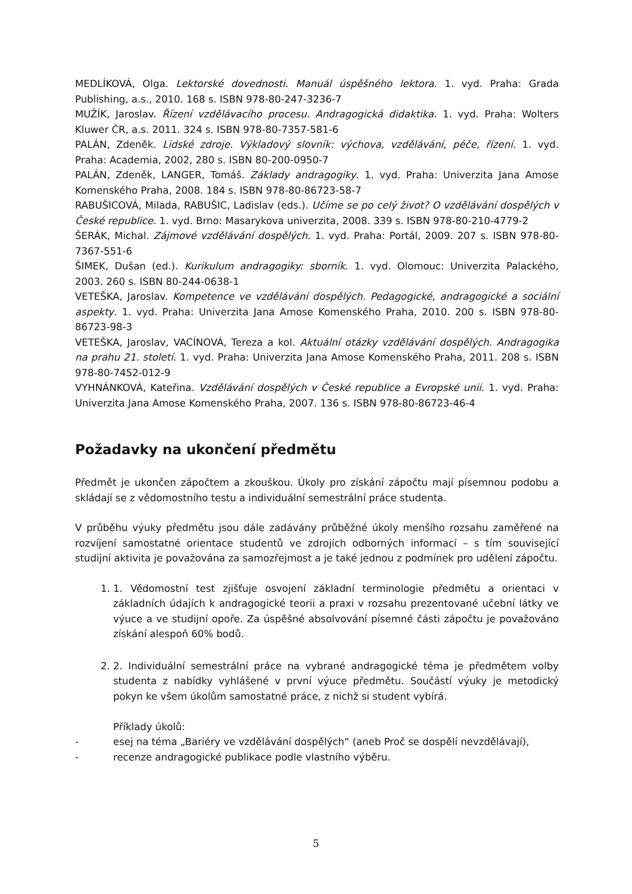MEDLÍKOVÁ, Olga. Lektorské dovednosti. Manuál úspěšného lektora. 1. vyd. Praha: Grada Publishing, a.s., 2010. 168 s. ISBN 978-80-247-3236-7
MUŽÍK, Jaroslav. Řízení vzdělávacího procesu. Andragogická didaktika. 1. vyd. Praha: Wolters Kluwer ČR, a.s. 2011. 324 s. ISBN 978-80-7357-581-6
PALÁN, Zdeněk. Lidské zdroje. Výkladový slovník: výchova, vzdělávání, péče, řízení. 1. vyd. Praha: Academia, 2002, 280 s. ISBN 80-200-0950-7
PALÁN, Zdeněk, LANGER, Tomáš. Základy andragogiky. 1. vyd. Praha: Univerzita Jana Amose Komenského Praha, 2008. 184 s. ISBN 978-80-86723-58-7
RABUŠICOVÁ, Milada, RABUŠIC, Ladislav (eds.). Učíme se po celý život? O vzdělávání dospělých v České republice. 1. vyd. Brno: Masarykova univerzita, 2008. 339 s. ISBN 978-80-210-4779-2
ŠERÁK, Michal. Zájmové vzdělávání dospělých. 1. vyd. Praha: Portál, 2009. 207 s. ISBN 978-80-7367-551-6
ŠIMEK, Dušan (ed.). Kurikulum andragogiky: sborník. 1. vyd. Olomouc: Univerzita Palackého, 2003. 260 s. ISBN 80-244-0638-1
VETEŠKA, Jaroslav. Kompetence ve vzdělávání dospělých. Pedagogické, andragogické a sociální aspekty. 1. vyd. Praha: Univerzita Jana Amose Komenského Praha, 2010. 200 s. ISBN 978-80-86723-98-3
VETEŠKA, Jaroslav, VACÍNOVÁ, Tereza a kol. Aktuální otázky vzdělávání dospělých. Andragogika na prahu 21. století. 1. vyd. Praha: Univerzita Jana Amose Komenského Praha, 2011. 208 s. ISBN 978-80-7452-012-9
VYHNÁNKOVÁ, Kateřina. Vzdělávání dospělých v České republice a Evropské unii. 1. vyd. Praha: Univerzita Jana Amose Komenského Praha, 2007. 136 s. ISBN 978-80-86723-46-4
Požadavky na ukončení předmětu
Předmět je ukončen zápočtem a zkouškou. Úkoly pro získání zápočtu mají písemnou podobu a skládají se z vědomostního testu a individuální semestrální práce studenta.
V průběhu výuky předmětu jsou dále zadávány průběžné úkoly menšího rozsahu zaměřené na rozvíjení samostatné orientace studentů ve zdrojích odborných informací – s tím související studijní aktivita je považována za samozřejmost a je také jednou z podmínek pro udělení zápočtu.
1. 1. Vědomostní test zjišťuje osvojení základní terminologie předmětu a orientaci v základních údajích k andragogické teorii a praxi v rozsahu prezentované učební látky ve výuce a ve studijní opoře. Za úspěšné absolvování písemné části zápočtu je považováno získání alespoň 60% bodů.
2. 2. Individuální semestrální práce na vybrané andragogické téma je předmětem volby studenta z nabídky vyhlášené v první výuce předmětu. Součástí výuky je metodický pokyn ke všem úkolům samostatné práce, z nichž si student vybírá.
Příklady úkolů:
- esej na téma „Bariéry ve vzdělávání dospělých“ (aneb Proč se dospělí nevzdělávají),
- recenze andragogické publikace podle vlastního výběru.
5